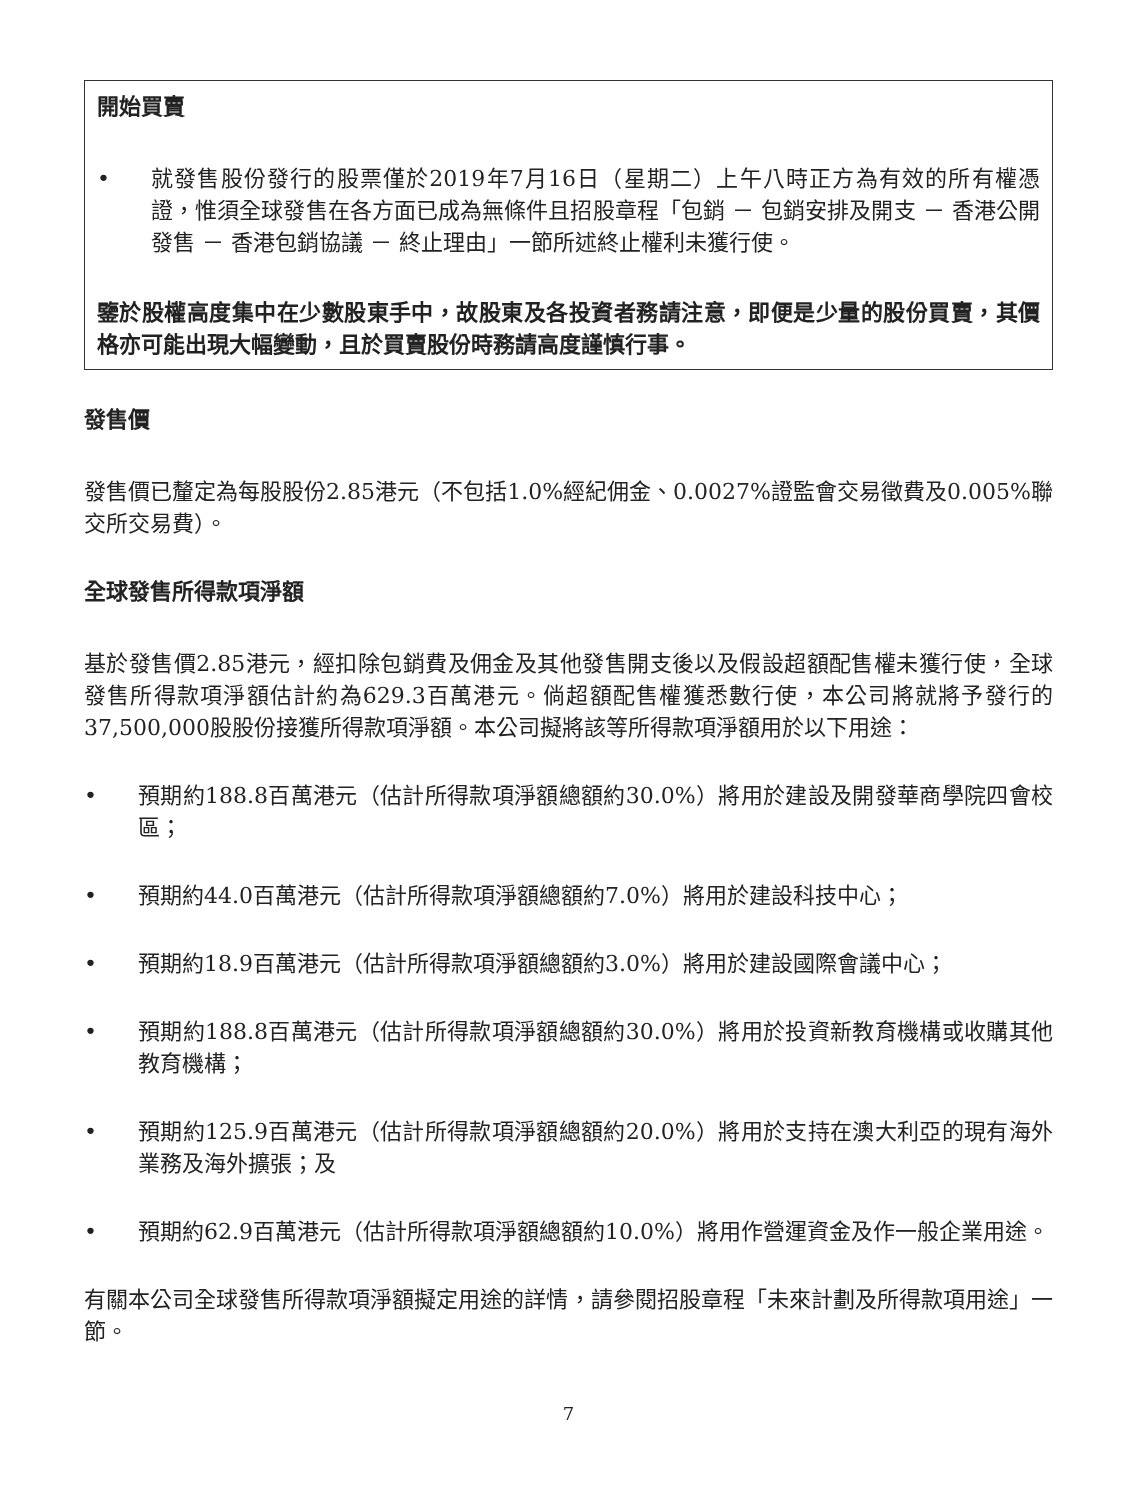開始買賣
• 就發售股份發行的股票僅於2019年7月16日（星期二）上午八時正方為有效的所有權憑證，惟須全球發售在各方面已成為無條件且招股章程「包銷 － 包銷安排及開支 － 香港公開發售 － 香港包銷協議 － 終止理由」一節所述終止權利未獲行使。
鑒於股權高度集中在少數股東手中，故股東及各投資者務請注意，即便是少量的股份買賣，其價格亦可能出現大幅變動，且於買賣股份時務請高度謹慎行事。
發售價
發售價已釐定為每股股份2.85港元（不包括1.0%經紀佣金、0.0027%證監會交易徵費及0.005%聯交所交易費）。
全球發售所得款項淨額
基於發售價2.85港元，經扣除包銷費及佣金及其他發售開支後以及假設超額配售權未獲行使，全球發售所得款項淨額估計約為629.3百萬港元。倘超額配售權獲悉數行使，本公司將就將予發行的37,500,000股股份接獲所得款項淨額。本公司擬將該等所得款項淨額用於以下用途：
• 預期約188.8百萬港元（估計所得款項淨額總額約30.0%）將用於建設及開發華商學院四會校區；
• 預期約44.0百萬港元（估計所得款項淨額總額約7.0%）將用於建設科技中心；
• 預期約18.9百萬港元（估計所得款項淨額總額約3.0%）將用於建設國際會議中心；
• 預期約188.8百萬港元（估計所得款項淨額總額約30.0%）將用於投資新教育機構或收購其他教育機構；
• 預期約125.9百萬港元（估計所得款項淨額總額約20.0%）將用於支持在澳大利亞的現有海外業務及海外擴張；及
• 預期約62.9百萬港元（估計所得款項淨額總額約10.0%）將用作營運資金及作一般企業用途。
有關本公司全球發售所得款項淨額擬定用途的詳情，請參閱招股章程「未來計劃及所得款項用途」一節。
7